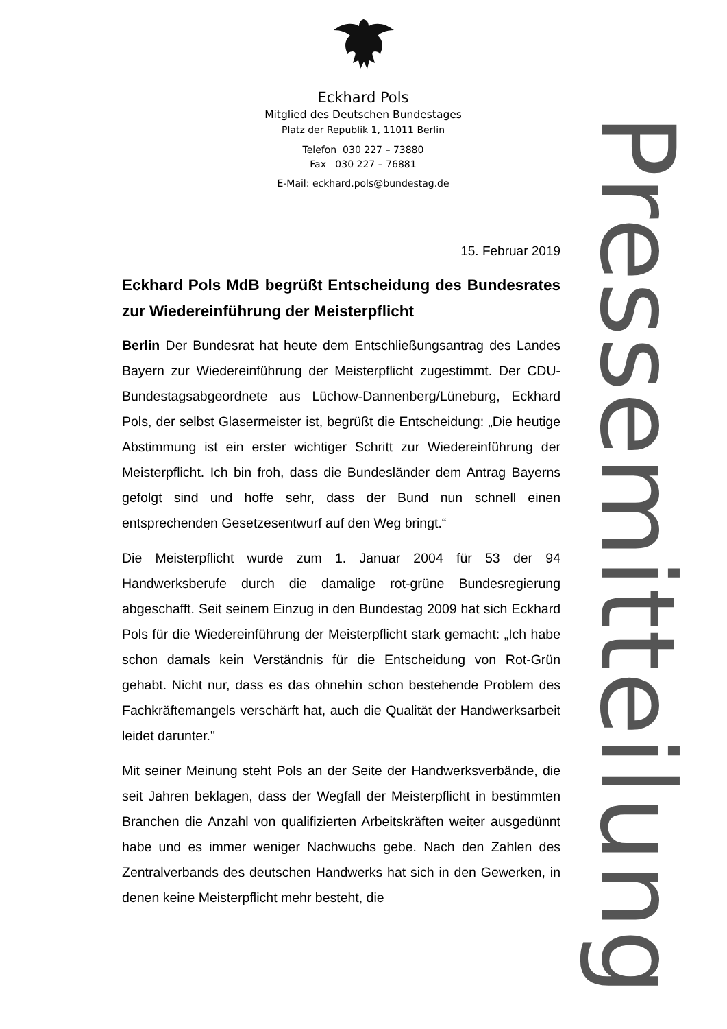Eckhard Pols
Mitglied des Deutschen Bundestages
Platz der Republik 1, 11011 Berlin
Telefon 030 227 – 73880
Fax 030 227 – 76881
E-Mail: eckhard.pols@bundestag.de
Pressemitteilung
15. Februar 2019
Eckhard Pols MdB begrüßt Entscheidung des Bundesrates zur Wiedereinführung der Meisterpflicht
Berlin Der Bundesrat hat heute dem Entschließungsantrag des Landes Bayern zur Wiedereinführung der Meisterpflicht zugestimmt. Der CDU-Bundestagsabgeordnete aus Lüchow-Dannenberg/Lüneburg, Eckhard Pols, der selbst Glasermeister ist, begrüßt die Entscheidung: „Die heutige Abstimmung ist ein erster wichtiger Schritt zur Wiedereinführung der Meisterpflicht. Ich bin froh, dass die Bundesländer dem Antrag Bayerns gefolgt sind und hoffe sehr, dass der Bund nun schnell einen entsprechenden Gesetzesentwurf auf den Weg bringt.“
Die Meisterpflicht wurde zum 1. Januar 2004 für 53 der 94 Handwerksberufe durch die damalige rot-grüne Bundesregierung abgeschafft. Seit seinem Einzug in den Bundestag 2009 hat sich Eckhard Pols für die Wiedereinführung der Meisterpflicht stark gemacht: „Ich habe schon damals kein Verständnis für die Entscheidung von Rot-Grün gehabt. Nicht nur, dass es das ohnehin schon bestehende Problem des Fachkräftemangels verschärft hat, auch die Qualität der Handwerksarbeit leidet darunter."
Mit seiner Meinung steht Pols an der Seite der Handwerksverbände, die seit Jahren beklagen, dass der Wegfall der Meisterpflicht in bestimmten Branchen die Anzahl von qualifizierten Arbeitskräften weiter ausgedünnt habe und es immer weniger Nachwuchs gebe. Nach den Zahlen des Zentralverbands des deutschen Handwerks hat sich in den Gewerken, in denen keine Meisterpflicht mehr besteht, die